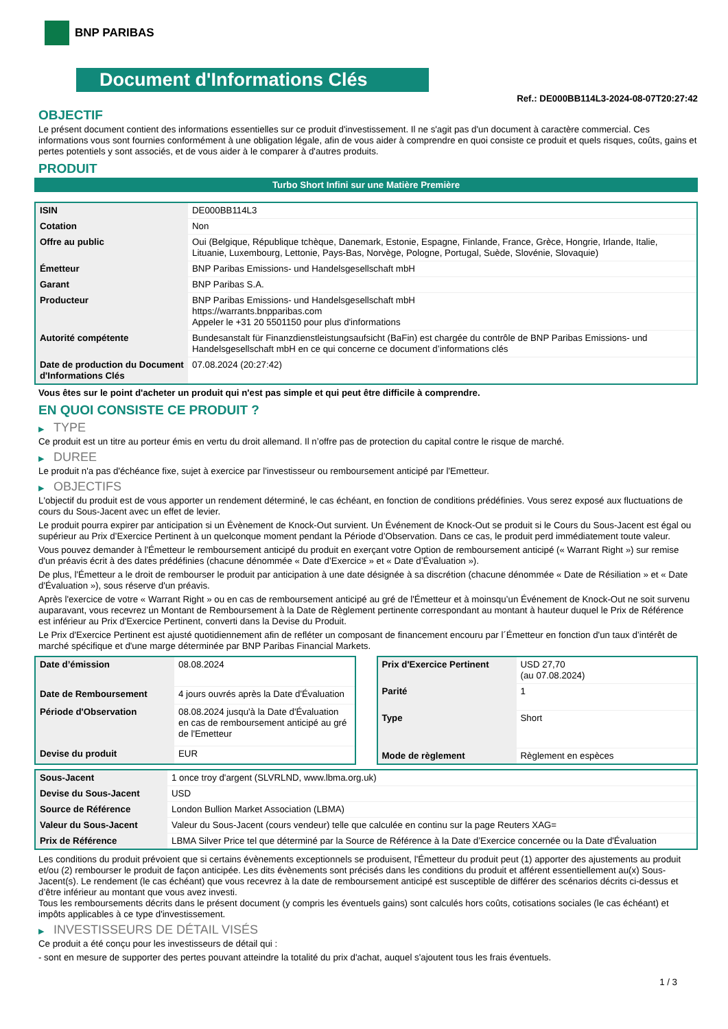BNP PARIBAS
Document d'Informations Clés
Ref.: DE000BB114L3-2024-08-07T20:27:42
OBJECTIF
Le présent document contient des informations essentielles sur ce produit d'investissement. Il ne s'agit pas d'un document à caractère commercial. Ces informations vous sont fournies conformément à une obligation légale, afin de vous aider à comprendre en quoi consiste ce produit et quels risques, coûts, gains et pertes potentiels y sont associés, et de vous aider à le comparer à d'autres produits.
PRODUIT
Turbo Short Infini sur une Matière Première
| ISIN | DE000BB114L3 |
| Cotation | Non |
| Offre au public | Oui (Belgique, République tchèque, Danemark, Estonie, Espagne, Finlande, France, Grèce, Hongrie, Irlande, Italie, Lituanie, Luxembourg, Lettonie, Pays-Bas, Norvège, Pologne, Portugal, Suède, Slovénie, Slovaquie) |
| Émetteur | BNP Paribas Emissions- und Handelsgesellschaft mbH |
| Garant | BNP Paribas S.A. |
| Producteur | BNP Paribas Emissions- und Handelsgesellschaft mbH https://warrants.bnpparibas.com Appeler le +31 20 5501150 pour plus d'informations |
| Autorité compétente | Bundesanstalt für Finanzdienstleistungsaufsicht (BaFin) est chargée du contrôle de BNP Paribas Emissions- und Handelsgesellschaft mbH en ce qui concerne ce document d’informations clés |
| Date de production du Document d'Informations Clés | 07.08.2024 (20:27:42) |
Vous êtes sur le point d'acheter un produit qui n'est pas simple et qui peut être difficile à comprendre.
EN QUOI CONSISTE CE PRODUIT ?
▶ TYPE
Ce produit est un titre au porteur émis en vertu du droit allemand. Il n’offre pas de protection du capital contre le risque de marché.
▶ DUREE
Le produit n'a pas d'échéance fixe, sujet à exercice par l'investisseur ou remboursement anticipé par l'Emetteur.
▶ OBJECTIFS
L'objectif du produit est de vous apporter un rendement déterminé, le cas échéant, en fonction de conditions prédéfinies. Vous serez exposé aux fluctuations de cours du Sous-Jacent avec un effet de levier.
Le produit pourra expirer par anticipation si un Évènement de Knock-Out survient. Un Événement de Knock-Out se produit si le Cours du Sous-Jacent est égal ou supérieur au Prix d’Exercice Pertinent à un quelconque moment pendant la Période d’Observation. Dans ce cas, le produit perd immédiatement toute valeur.
Vous pouvez demander à l'Émetteur le remboursement anticipé du produit en exerçant votre Option de remboursement anticipé (« Warrant Right ») sur remise d'un préavis écrit à des dates prédéfinies (chacune dénommée « Date d’Exercice » et « Date d’Évaluation »).
De plus, l'Émetteur a le droit de rembourser le produit par anticipation à une date désignée à sa discrétion (chacune dénommée « Date de Résiliation » et « Date d'Évaluation »), sous réserve d'un préavis.
Après l'exercice de votre « Warrant Right » ou en cas de remboursement anticipé au gré de l'Émetteur et à moinsqu’un Événement de Knock-Out ne soit survenu auparavant, vous recevrez un Montant de Remboursement à la Date de Règlement pertinente correspondant au montant à hauteur duquel le Prix de Référence est inférieur au Prix d'Exercice Pertinent, converti dans la Devise du Produit.
Le Prix d'Exercice Pertinent est ajusté quotidiennement afin de refléter un composant de financement encouru par l´Émetteur en fonction d'un taux d’intérêt de marché spécifique et d'une marge déterminée par BNP Paribas Financial Markets.
| Date d’émission | 08.08.2024 |
| Date de Remboursement | 4 jours ouvrés après la Date d'Évaluation |
| Période d'Observation | 08.08.2024 jusqu'à la Date d'Évaluation en cas de remboursement anticipé au gré de l'Emetteur |
| Devise du produit | EUR |
| Prix d'Exercice Pertinent | USD 27,70 (au 07.08.2024) |
| Parité | 1 |
| Type | Short |
| Mode de règlement | Règlement en espèces |
| Sous-Jacent | 1 once troy d'argent (SLVRLND, www.lbma.org.uk) |
| Devise du Sous-Jacent | USD |
| Source de Référence | London Bullion Market Association (LBMA) |
| Valeur du Sous-Jacent | Valeur du Sous-Jacent (cours vendeur) telle que calculée en continu sur la page Reuters XAG= |
| Prix de Référence | LBMA Silver Price tel que déterminé par la Source de Référence à la Date d’Exercice concernée ou la Date d'Évaluation |
Les conditions du produit prévoient que si certains évènements exceptionnels se produisent, l'Émetteur du produit peut (1) apporter des ajustements au produit et/ou (2) rembourser le produit de façon anticipée. Les dits évènements sont précisés dans les conditions du produit et afférent essentiellement au(x) Sous-Jacent(s). Le rendement (le cas échéant) que vous recevrez à la date de remboursement anticipé est susceptible de différer des scénarios décrits ci-dessus et d’être inférieur au montant que vous avez investi.
Tous les remboursements décrits dans le présent document (y compris les éventuels gains) sont calculés hors coûts, cotisations sociales (le cas échéant) et impôts applicables à ce type d'investissement.
▶ INVESTISSEURS DE DÉTAIL VISÉS
Ce produit a été conçu pour les investisseurs de détail qui :
- sont en mesure de supporter des pertes pouvant atteindre la totalité du prix d'achat, auquel s'ajoutent tous les frais éventuels.
1 / 3